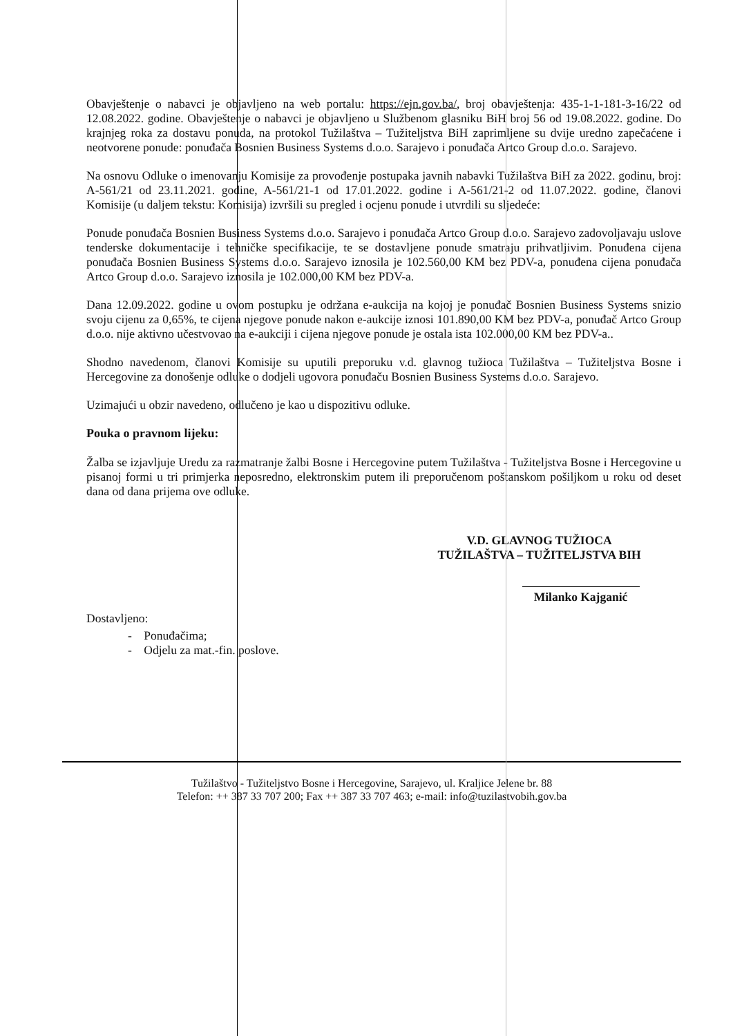Obavještenje o nabavci je objavljeno na web portalu: https://ejn.gov.ba/, broj obavještenja: 435-1-1-181-3-16/22 od 12.08.2022. godine. Obavještenje o nabavci je objavljeno u Službenom glasniku BiH broj 56 od 19.08.2022. godine. Do krajnjeg roka za dostavu ponuda, na protokol Tužilaštva – Tužiteljstva BiH zaprimljene su dvije uredno zapečaćene i neotvorene ponude: ponuđača Bosnien Business Systems d.o.o. Sarajevo i ponuđača Artco Group d.o.o. Sarajevo.
Na osnovu Odluke o imenovanju Komisije za provođenje postupaka javnih nabavki Tužilaštva BiH za 2022. godinu, broj: A-561/21 od 23.11.2021. godine, A-561/21-1 od 17.01.2022. godine i A-561/21-2 od 11.07.2022. godine, članovi Komisije (u daljem tekstu: Komisija) izvršili su pregled i ocjenu ponude i utvrdili su sljedeće:
Ponude ponuđača Bosnien Business Systems d.o.o. Sarajevo i ponuđača Artco Group d.o.o. Sarajevo zadovoljavaju uslove tenderske dokumentacije i tehničke specifikacije, te se dostavljene ponude smatraju prihvatljivim. Ponuđena cijena ponuđača Bosnien Business Systems d.o.o. Sarajevo iznosila je 102.560,00 KM bez PDV-a, ponuđena cijena ponuđača Artco Group d.o.o. Sarajevo iznosila je 102.000,00 KM bez PDV-a.
Dana 12.09.2022. godine u ovom postupku je održana e-aukcija na kojoj je ponuđač Bosnien Business Systems snizio svoju cijenu za 0,65%, te cijena njegove ponude nakon e-aukcije iznosi 101.890,00 KM bez PDV-a, ponuđač Artco Group d.o.o. nije aktivno učestvovao na e-aukciji i cijena njegove ponude je ostala ista 102.000,00 KM bez PDV-a..
Shodno navedenom, članovi Komisije su uputili preporuku v.d. glavnog tužioca Tužilaštva – Tužiteljstva Bosne i Hercegovine za donošenje odluke o dodjeli ugovora ponuđaču Bosnien Business Systems d.o.o. Sarajevo.
Uzimajući u obzir navedeno, odlučeno je kao u dispozitivu odluke.
Pouka o pravnom lijeku:
Žalba se izjavljuje Uredu za razmatranje žalbi Bosne i Hercegovine putem Tužilaštva - Tužiteljstva Bosne i Hercegovine u pisanoj formi u tri primjerka neposredno, elektronskim putem ili preporučenom poštanskom pošiljkom u roku od deset dana od dana prijema ove odluke.
V.D. GLAVNOG TUŽIOCA
TUŽILAŠTVA – TUŽITELJSTVA BIH
Milanko Kajganić
Dostavljeno:
- Ponuđačima;
- Odjelu za mat.-fin. poslove.
Tužilaštvo - Tužiteljstvo Bosne i Hercegovine, Sarajevo, ul. Kraljice Jelene br. 88
Telefon: ++ 387 33 707 200; Fax ++ 387 33 707 463; e-mail: info@tuzilastvobih.gov.ba